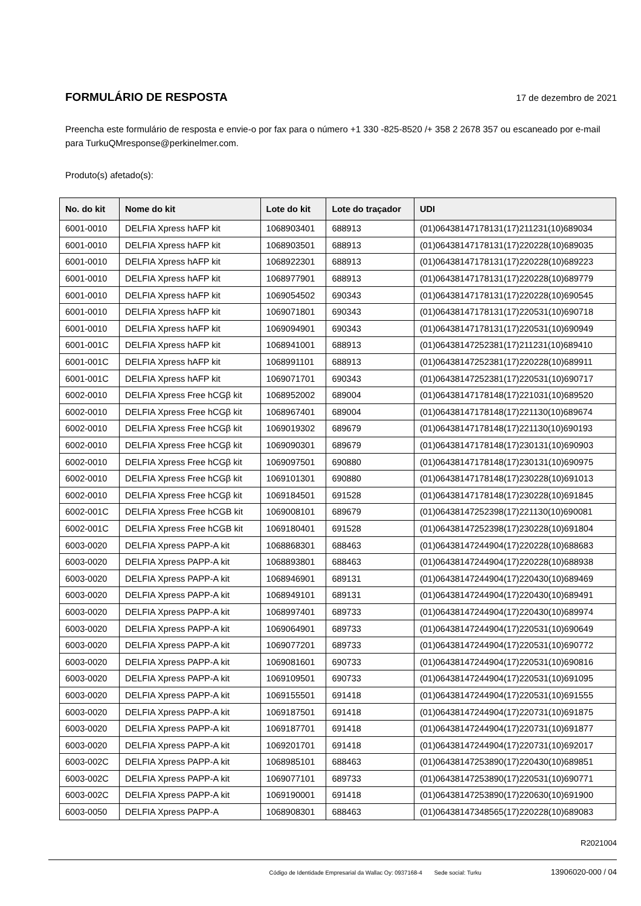FORMULÁRIO DE RESPOSTA
17 de dezembro de 2021
Preencha este formulário de resposta e envie-o por fax para o número +1 330 -825-8520 /+ 358 2 2678 357 ou escaneado por e-mail para TurkuQMresponse@perkinelmer.com.
Produto(s) afetado(s):
| No. do kit | Nome do kit | Lote do kit | Lote do traçador | UDI |
| --- | --- | --- | --- | --- |
| 6001-0010 | DELFIA Xpress hAFP kit | 1068903401 | 688913 | (01)06438147178131(17)211231(10)689034 |
| 6001-0010 | DELFIA Xpress hAFP kit | 1068903501 | 688913 | (01)06438147178131(17)220228(10)689035 |
| 6001-0010 | DELFIA Xpress hAFP kit | 1068922301 | 688913 | (01)06438147178131(17)220228(10)689223 |
| 6001-0010 | DELFIA Xpress hAFP kit | 1068977901 | 688913 | (01)06438147178131(17)220228(10)689779 |
| 6001-0010 | DELFIA Xpress hAFP kit | 1069054502 | 690343 | (01)06438147178131(17)220228(10)690545 |
| 6001-0010 | DELFIA Xpress hAFP kit | 1069071801 | 690343 | (01)06438147178131(17)220531(10)690718 |
| 6001-0010 | DELFIA Xpress hAFP kit | 1069094901 | 690343 | (01)06438147178131(17)220531(10)690949 |
| 6001-001C | DELFIA Xpress hAFP kit | 1068941001 | 688913 | (01)06438147252381(17)211231(10)689410 |
| 6001-001C | DELFIA Xpress hAFP kit | 1068991101 | 688913 | (01)06438147252381(17)220228(10)689911 |
| 6001-001C | DELFIA Xpress hAFP kit | 1069071701 | 690343 | (01)06438147252381(17)220531(10)690717 |
| 6002-0010 | DELFIA Xpress Free hCGβ kit | 1068952002 | 689004 | (01)06438147178148(17)221031(10)689520 |
| 6002-0010 | DELFIA Xpress Free hCGβ kit | 1068967401 | 689004 | (01)06438147178148(17)221130(10)689674 |
| 6002-0010 | DELFIA Xpress Free hCGβ kit | 1069019302 | 689679 | (01)06438147178148(17)221130(10)690193 |
| 6002-0010 | DELFIA Xpress Free hCGβ kit | 1069090301 | 689679 | (01)06438147178148(17)230131(10)690903 |
| 6002-0010 | DELFIA Xpress Free hCGβ kit | 1069097501 | 690880 | (01)06438147178148(17)230131(10)690975 |
| 6002-0010 | DELFIA Xpress Free hCGβ kit | 1069101301 | 690880 | (01)06438147178148(17)230228(10)691013 |
| 6002-0010 | DELFIA Xpress Free hCGβ kit | 1069184501 | 691528 | (01)06438147178148(17)230228(10)691845 |
| 6002-001C | DELFIA Xpress Free hCGB kit | 1069008101 | 689679 | (01)06438147252398(17)221130(10)690081 |
| 6002-001C | DELFIA Xpress Free hCGB kit | 1069180401 | 691528 | (01)06438147252398(17)230228(10)691804 |
| 6003-0020 | DELFIA Xpress PAPP-A kit | 1068868301 | 688463 | (01)06438147244904(17)220228(10)688683 |
| 6003-0020 | DELFIA Xpress PAPP-A kit | 1068893801 | 688463 | (01)06438147244904(17)220228(10)688938 |
| 6003-0020 | DELFIA Xpress PAPP-A kit | 1068946901 | 689131 | (01)06438147244904(17)220430(10)689469 |
| 6003-0020 | DELFIA Xpress PAPP-A kit | 1068949101 | 689131 | (01)06438147244904(17)220430(10)689491 |
| 6003-0020 | DELFIA Xpress PAPP-A kit | 1068997401 | 689733 | (01)06438147244904(17)220430(10)689974 |
| 6003-0020 | DELFIA Xpress PAPP-A kit | 1069064901 | 689733 | (01)06438147244904(17)220531(10)690649 |
| 6003-0020 | DELFIA Xpress PAPP-A kit | 1069077201 | 689733 | (01)06438147244904(17)220531(10)690772 |
| 6003-0020 | DELFIA Xpress PAPP-A kit | 1069081601 | 690733 | (01)06438147244904(17)220531(10)690816 |
| 6003-0020 | DELFIA Xpress PAPP-A kit | 1069109501 | 690733 | (01)06438147244904(17)220531(10)691095 |
| 6003-0020 | DELFIA Xpress PAPP-A kit | 1069155501 | 691418 | (01)06438147244904(17)220531(10)691555 |
| 6003-0020 | DELFIA Xpress PAPP-A kit | 1069187501 | 691418 | (01)06438147244904(17)220731(10)691875 |
| 6003-0020 | DELFIA Xpress PAPP-A kit | 1069187701 | 691418 | (01)06438147244904(17)220731(10)691877 |
| 6003-0020 | DELFIA Xpress PAPP-A kit | 1069201701 | 691418 | (01)06438147244904(17)220731(10)692017 |
| 6003-002C | DELFIA Xpress PAPP-A kit | 1068985101 | 688463 | (01)06438147253890(17)220430(10)689851 |
| 6003-002C | DELFIA Xpress PAPP-A kit | 1069077101 | 689733 | (01)06438147253890(17)220531(10)690771 |
| 6003-002C | DELFIA Xpress PAPP-A kit | 1069190001 | 691418 | (01)06438147253890(17)220630(10)691900 |
| 6003-0050 | DELFIA Xpress PAPP-A | 1068908301 | 688463 | (01)06438147348565(17)220228(10)689083 |
R2021004
Código de Identidade Empresarial da Wallac Oy: 0937168-4 Sede social: Turku 13906020-000 / 04